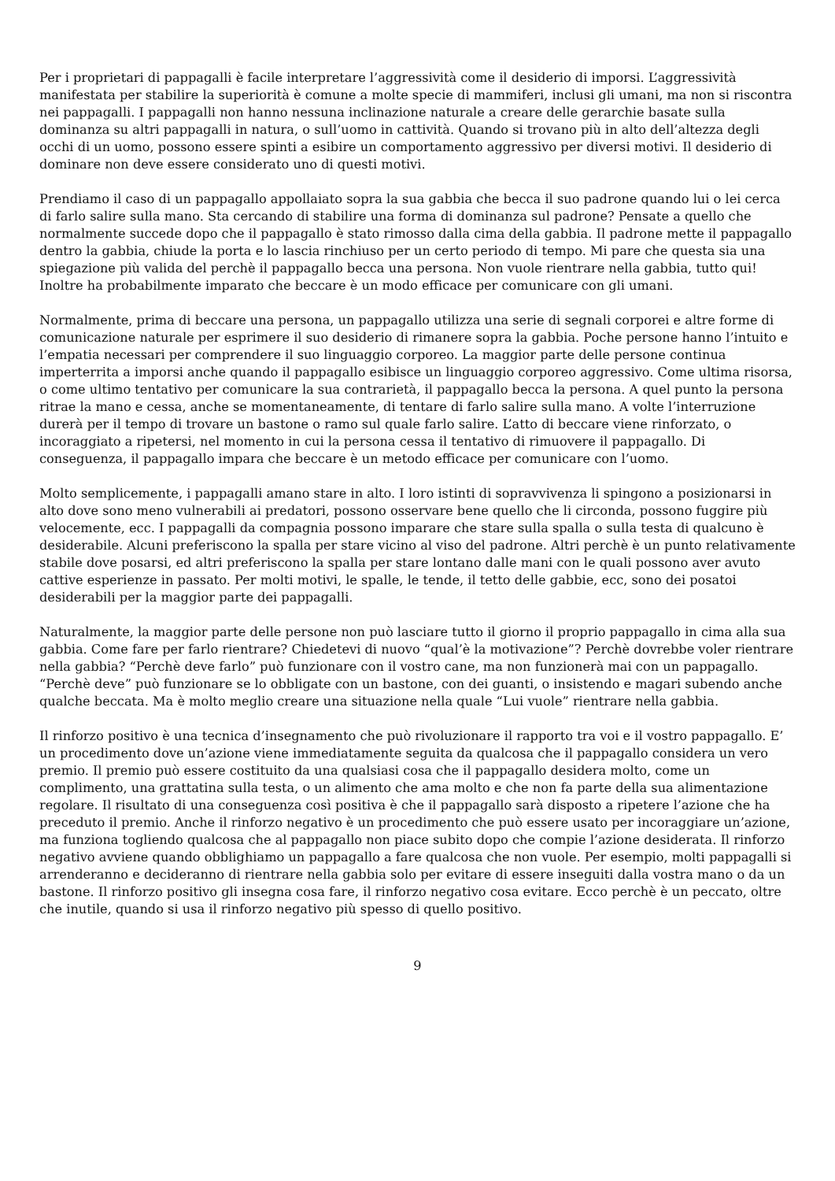Per i proprietari di pappagalli è facile interpretare l’aggressività come il desiderio di imporsi. L’aggressività manifestata per stabilire la superiorità è comune a molte specie di mammiferi, inclusi gli umani, ma non si riscontra nei pappagalli. I pappagalli non hanno nessuna inclinazione naturale a creare delle gerarchie basate sulla dominanza su altri pappagalli in natura, o sull’uomo in cattività. Quando si trovano più in alto dell’altezza degli occhi di un uomo, possono essere spinti a esibire un comportamento aggressivo per diversi motivi. Il desiderio di dominare non deve essere considerato uno di questi motivi.
Prendiamo il caso di un pappagallo appollaiato sopra la sua gabbia che becca il suo padrone quando lui o lei cerca di farlo salire sulla mano. Sta cercando di stabilire una forma di dominanza sul padrone? Pensate a quello che normalmente succede dopo che il pappagallo è stato rimosso dalla cima della gabbia. Il padrone mette il pappagallo dentro la gabbia, chiude la porta e lo lascia rinchiuso per un certo periodo di tempo. Mi pare che questa sia una spiegazione più valida del perchè il pappagallo becca una persona. Non vuole rientrare nella gabbia, tutto qui! Inoltre ha probabilmente imparato che beccare è un modo efficace per comunicare con gli umani.
Normalmente, prima di beccare una persona, un pappagallo utilizza una serie di segnali corporei e altre forme di comunicazione naturale per esprimere il suo desiderio di rimanere sopra la gabbia. Poche persone hanno l’intuito e l’empatia necessari per comprendere il suo linguaggio corporeo. La maggior parte delle persone continua imperterrita a imporsi anche quando il pappagallo esibisce un linguaggio corporeo aggressivo. Come ultima risorsa, o come ultimo tentativo per comunicare la sua contrarietà, il pappagallo becca la persona. A quel punto la persona ritrae la mano e cessa, anche se momentaneamente, di tentare di farlo salire sulla mano. A volte l’interruzione durerà per il tempo di trovare un bastone o ramo sul quale farlo salire. L’atto di beccare viene rinforzato, o incoraggiato a ripetersi, nel momento in cui la persona cessa il tentativo di rimuovere il pappagallo. Di conseguenza, il pappagallo impara che beccare è un metodo efficace per comunicare con l’uomo.
Molto semplicemente, i pappagalli amano stare in alto. I loro istinti di sopravvivenza li spingono a posizionarsi in alto dove sono meno vulnerabili ai predatori, possono osservare bene quello che li circonda, possono fuggire più velocemente, ecc. I pappagalli da compagnia possono imparare che stare sulla spalla o sulla testa di qualcuno è desiderabile. Alcuni preferiscono la spalla per stare vicino al viso del padrone. Altri perchè è un punto relativamente stabile dove posarsi, ed altri preferiscono la spalla per stare lontano dalle mani con le quali possono aver avuto cattive esperienze in passato. Per molti motivi, le spalle, le tende, il tetto delle gabbie, ecc, sono dei posatoi desiderabili per la maggior parte dei pappagalli.
Naturalmente, la maggior parte delle persone non può lasciare tutto il giorno il proprio pappagallo in cima alla sua gabbia. Come fare per farlo rientrare? Chiedetevi di nuovo “qual’è la motivazione”? Perchè dovrebbe voler rientrare nella gabbia? “Perchè deve farlo” può funzionare con il vostro cane, ma non funzionerà mai con un pappagallo. “Perchè deve” può funzionare se lo obbligate con un bastone, con dei guanti, o insistendo e magari subendo anche qualche beccata. Ma è molto meglio creare una situazione nella quale “Lui vuole” rientrare nella gabbia.
Il rinforzo positivo è una tecnica d’insegnamento che può rivoluzionare il rapporto tra voi e il vostro pappagallo. E’ un procedimento dove un’azione viene immediatamente seguita da qualcosa che il pappagallo considera un vero premio. Il premio può essere costituito da una qualsiasi cosa che il pappagallo desidera molto, come un complimento, una grattatina sulla testa, o un alimento che ama molto e che non fa parte della sua alimentazione regolare. Il risultato di una conseguenza così positiva è che il pappagallo sarà disposto a ripetere l’azione che ha preceduto il premio. Anche il rinforzo negativo è un procedimento che può essere usato per incoraggiare un’azione, ma funziona togliendo qualcosa che al pappagallo non piace subito dopo che compie l’azione desiderata. Il rinforzo negativo avviene quando obblighiamo un pappagallo a fare qualcosa che non vuole. Per esempio, molti pappagalli si arrenderanno e decideranno di rientrare nella gabbia solo per evitare di essere inseguiti dalla vostra mano o da un bastone. Il rinforzo positivo gli insegna cosa fare, il rinforzo negativo cosa evitare. Ecco perchè è un peccato, oltre che inutile, quando si usa il rinforzo negativo più spesso di quello positivo.
9